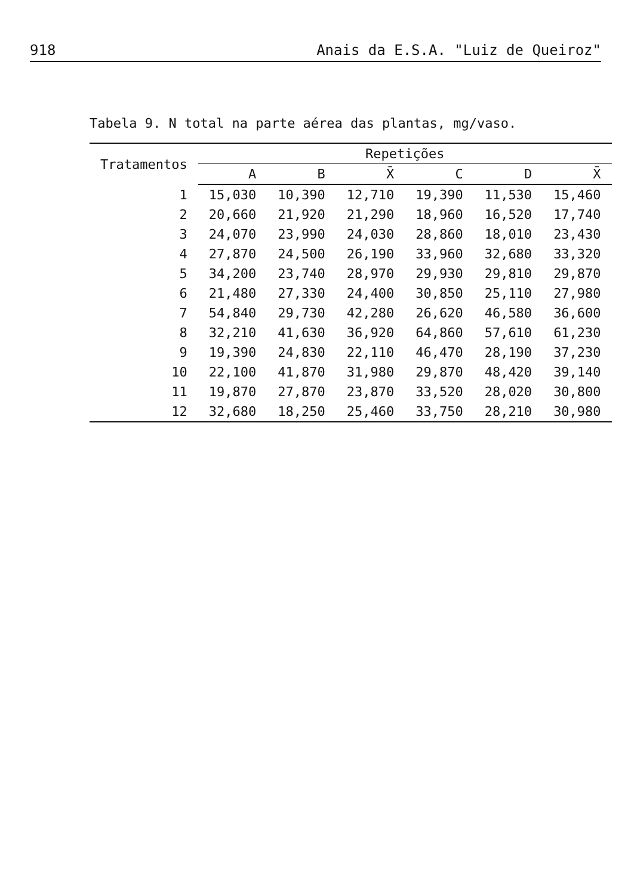918 Anais da E.S.A. "Luiz de Queiroz"
Tabela 9. N total na parte aérea das plantas, mg/vaso.
| Tratamentos | Repetições | | | | | |
| --- | --- | --- | --- | --- | --- | --- |
| | A | B | X̄ | C | D | X̄ |
| 1 | 15,030 | 10,390 | 12,710 | 19,390 | 11,530 | 15,460 |
| 2 | 20,660 | 21,920 | 21,290 | 18,960 | 16,520 | 17,740 |
| 3 | 24,070 | 23,990 | 24,030 | 28,860 | 18,010 | 23,430 |
| 4 | 27,870 | 24,500 | 26,190 | 33,960 | 32,680 | 33,320 |
| 5 | 34,200 | 23,740 | 28,970 | 29,930 | 29,810 | 29,870 |
| 6 | 21,480 | 27,330 | 24,400 | 30,850 | 25,110 | 27,980 |
| 7 | 54,840 | 29,730 | 42,280 | 26,620 | 46,580 | 36,600 |
| 8 | 32,210 | 41,630 | 36,920 | 64,860 | 57,610 | 61,230 |
| 9 | 19,390 | 24,830 | 22,110 | 46,470 | 28,190 | 37,230 |
| 10 | 22,100 | 41,870 | 31,980 | 29,870 | 48,420 | 39,140 |
| 11 | 19,870 | 27,870 | 23,870 | 33,520 | 28,020 | 30,800 |
| 12 | 32,680 | 18,250 | 25,460 | 33,750 | 28,210 | 30,980 |